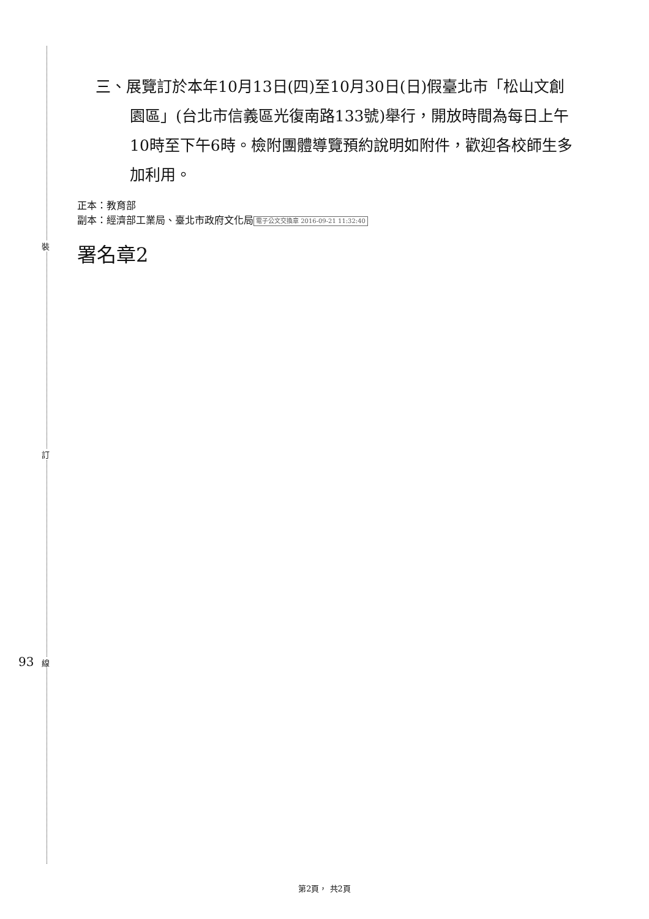裝
訂
93 線
三、展覽訂於本年10月13日(四)至10月30日(日)假臺北市「松山文創園區」(台北市信義區光復南路133號)舉行，開放時間為每日上午10時至下午6時。檢附團體導覽預約說明如附件，歡迎各校師生多加利用。
正本：教育部
副本：經濟部工業局、臺北市政府文化局 電子公文交換章 2016-09-21 11:32:40
署名章2
第2頁， 共2頁